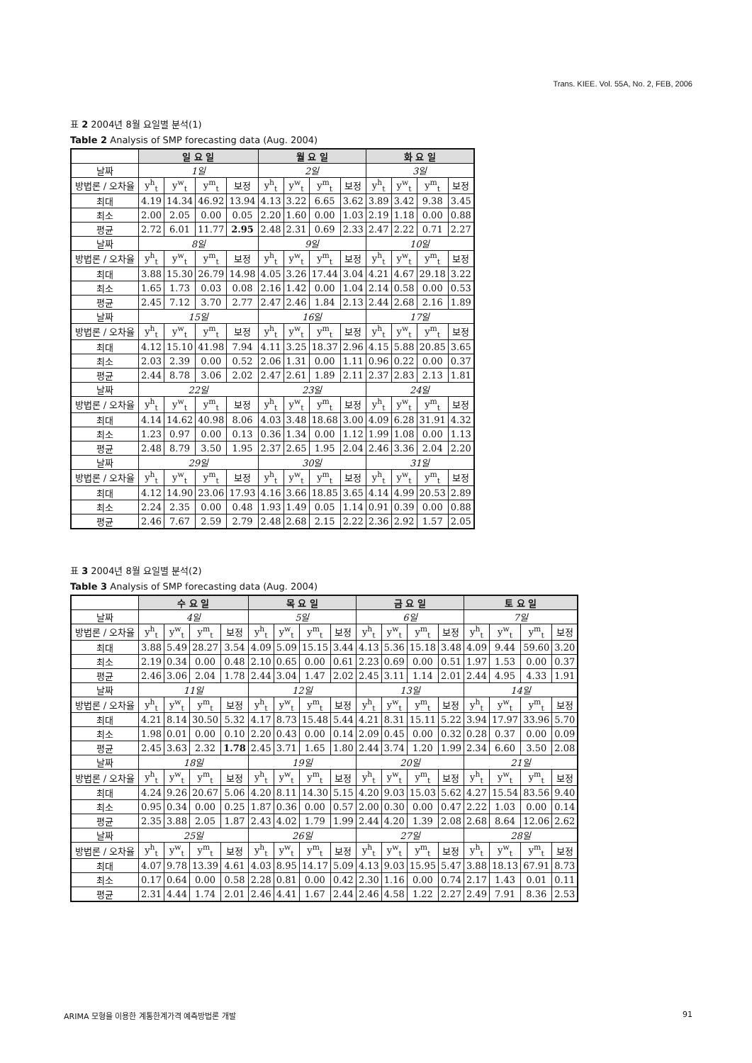Trans. KIEE. Vol. 55A, No. 2, FEB, 2006
표 2 2004년 8월 요일별 분석(1)
Table 2 Analysis of SMP forecasting data (Aug. 2004)
| | 일 요 일 | | | | 월 요 일 | | | | 화 요 일 | | | |
| 날짜 | 1일 | | | | 2일 | | | | 3일 | | | |
| 방법론 / 오차율 | y<sup>h</sup><sub>t</sub> | y<sup>w</sup><sub>t</sub> | y<sup>m</sup><sub>t</sub> | 보정 | y<sup>h</sup><sub>t</sub> | y<sup>w</sup><sub>t</sub> | y<sup>m</sup><sub>t</sub> | 보정 | y<sup>h</sup><sub>t</sub> | y<sup>w</sup><sub>t</sub> | y<sup>m</sup><sub>t</sub> | 보정 |
| 최대 | 4.19 | 14.34 | 46.92 | 13.94 | 4.13 | 3.22 | 6.65 | 3.62 | 3.89 | 3.42 | 9.38 | 3.45 |
| 최소 | 2.00 | 2.05 | 0.00 | 0.05 | 2.20 | 1.60 | 0.00 | 1.03 | 2.19 | 1.18 | 0.00 | 0.88 |
| 평균 | 2.72 | 6.01 | 11.77 | 2.95 | 2.48 | 2.31 | 0.69 | 2.33 | 2.47 | 2.22 | 0.71 | 2.27 |
| 날짜 | 8일 | | | | 9일 | | | | 10일 | | | |
| 방법론 / 오차율 | y<sup>h</sup><sub>t</sub> | y<sup>w</sup><sub>t</sub> | y<sup>m</sup><sub>t</sub> | 보정 | y<sup>h</sup><sub>t</sub> | y<sup>w</sup><sub>t</sub> | y<sup>m</sup><sub>t</sub> | 보정 | y<sup>h</sup><sub>t</sub> | y<sup>w</sup><sub>t</sub> | y<sup>m</sup><sub>t</sub> | 보정 |
| 최대 | 3.88 | 15.30 | 26.79 | 14.98 | 4.05 | 3.26 | 17.44 | 3.04 | 4.21 | 4.67 | 29.18 | 3.22 |
| 최소 | 1.65 | 1.73 | 0.03 | 0.08 | 2.16 | 1.42 | 0.00 | 1.04 | 2.14 | 0.58 | 0.00 | 0.53 |
| 평균 | 2.45 | 7.12 | 3.70 | 2.77 | 2.47 | 2.46 | 1.84 | 2.13 | 2.44 | 2.68 | 2.16 | 1.89 |
| 날짜 | 15일 | | | | 16일 | | | | 17일 | | | |
| 방법론 / 오차율 | y<sup>h</sup><sub>t</sub> | y<sup>w</sup><sub>t</sub> | y<sup>m</sup><sub>t</sub> | 보정 | y<sup>h</sup><sub>t</sub> | y<sup>w</sup><sub>t</sub> | y<sup>m</sup><sub>t</sub> | 보정 | y<sup>h</sup><sub>t</sub> | y<sup>w</sup><sub>t</sub> | y<sup>m</sup><sub>t</sub> | 보정 |
| 최대 | 4.12 | 15.10 | 41.98 | 7.94 | 4.11 | 3.25 | 18.37 | 2.96 | 4.15 | 5.88 | 20.85 | 3.65 |
| 최소 | 2.03 | 2.39 | 0.00 | 0.52 | 2.06 | 1.31 | 0.00 | 1.11 | 0.96 | 0.22 | 0.00 | 0.37 |
| 평균 | 2.44 | 8.78 | 3.06 | 2.02 | 2.47 | 2.61 | 1.89 | 2.11 | 2.37 | 2.83 | 2.13 | 1.81 |
| 날짜 | 22일 | | | | 23일 | | | | 24일 | | | |
| 방법론 / 오차율 | y<sup>h</sup><sub>t</sub> | y<sup>w</sup><sub>t</sub> | y<sup>m</sup><sub>t</sub> | 보정 | y<sup>h</sup><sub>t</sub> | y<sup>w</sup><sub>t</sub> | y<sup>m</sup><sub>t</sub> | 보정 | y<sup>h</sup><sub>t</sub> | y<sup>w</sup><sub>t</sub> | y<sup>m</sup><sub>t</sub> | 보정 |
| 최대 | 4.14 | 14.62 | 40.98 | 8.06 | 4.03 | 3.48 | 18.68 | 3.00 | 4.09 | 6.28 | 31.91 | 4.32 |
| 최소 | 1.23 | 0.97 | 0.00 | 0.13 | 0.36 | 1.34 | 0.00 | 1.12 | 1.99 | 1.08 | 0.00 | 1.13 |
| 평균 | 2.48 | 8.79 | 3.50 | 1.95 | 2.37 | 2.65 | 1.95 | 2.04 | 2.46 | 3.36 | 2.04 | 2.20 |
| 날짜 | 29일 | | | | 30일 | | | | 31일 | | | |
| 방법론 / 오차율 | y<sup>h</sup><sub>t</sub> | y<sup>w</sup><sub>t</sub> | y<sup>m</sup><sub>t</sub> | 보정 | y<sup>h</sup><sub>t</sub> | y<sup>w</sup><sub>t</sub> | y<sup>m</sup><sub>t</sub> | 보정 | y<sup>h</sup><sub>t</sub> | y<sup>w</sup><sub>t</sub> | y<sup>m</sup><sub>t</sub> | 보정 |
| 최대 | 4.12 | 14.90 | 23.06 | 17.93 | 4.16 | 3.66 | 18.85 | 3.65 | 4.14 | 4.99 | 20.53 | 2.89 |
| 최소 | 2.24 | 2.35 | 0.00 | 0.48 | 1.93 | 1.49 | 0.05 | 1.14 | 0.91 | 0.39 | 0.00 | 0.88 |
| 평균 | 2.46 | 7.67 | 2.59 | 2.79 | 2.48 | 2.68 | 2.15 | 2.22 | 2.36 | 2.92 | 1.57 | 2.05 |
표 3 2004년 8월 요일별 분석(2)
Table 3 Analysis of SMP forecasting data (Aug. 2004)
| | 수 요 일 | | | | 목 요 일 | | | | 금 요 일 | | | | 토 요 일 | | | |
| 날짜 | 4일 | | | | 5일 | | | | 6일 | | | | 7일 | | | |
| 방법론 / 오차율 | y<sup>h</sup><sub>t</sub> | y<sup>w</sup><sub>t</sub> | y<sup>m</sup><sub>t</sub> | 보정 | y<sup>h</sup><sub>t</sub> | y<sup>w</sup><sub>t</sub> | y<sup>m</sup><sub>t</sub> | 보정 | y<sup>h</sup><sub>t</sub> | y<sup>w</sup><sub>t</sub> | y<sup>m</sup><sub>t</sub> | 보정 | y<sup>h</sup><sub>t</sub> | y<sup>w</sup><sub>t</sub> | y<sup>m</sup><sub>t</sub> | 보정 |
| 최대 | 3.88 | 5.49 | 28.27 | 3.54 | 4.09 | 5.09 | 15.15 | 3.44 | 4.13 | 5.36 | 15.18 | 3.48 | 4.09 | 9.44 | 59.60 | 3.20 |
| 최소 | 2.19 | 0.34 | 0.00 | 0.48 | 2.10 | 0.65 | 0.00 | 0.61 | 2.23 | 0.69 | 0.00 | 0.51 | 1.97 | 1.53 | 0.00 | 0.37 |
| 평균 | 2.46 | 3.06 | 2.04 | 1.78 | 2.44 | 3.04 | 1.47 | 2.02 | 2.45 | 3.11 | 1.14 | 2.01 | 2.44 | 4.95 | 4.33 | 1.91 |
| 날짜 | 11일 | | | | 12일 | | | | 13일 | | | | 14일 | | | |
| 방법론 / 오차율 | y<sup>h</sup><sub>t</sub> | y<sup>w</sup><sub>t</sub> | y<sup>m</sup><sub>t</sub> | 보정 | y<sup>h</sup><sub>t</sub> | y<sup>w</sup><sub>t</sub> | y<sup>m</sup><sub>t</sub> | 보정 | y<sup>h</sup><sub>t</sub> | y<sup>w</sup><sub>t</sub> | y<sup>m</sup><sub>t</sub> | 보정 | y<sup>h</sup><sub>t</sub> | y<sup>w</sup><sub>t</sub> | y<sup>m</sup><sub>t</sub> | 보정 |
| 최대 | 4.21 | 8.14 | 30.50 | 5.32 | 4.17 | 8.73 | 15.48 | 5.44 | 4.21 | 8.31 | 15.11 | 5.22 | 3.94 | 17.97 | 33.96 | 5.70 |
| 최소 | 1.98 | 0.01 | 0.00 | 0.10 | 2.20 | 0.43 | 0.00 | 0.14 | 2.09 | 0.45 | 0.00 | 0.32 | 0.28 | 0.37 | 0.00 | 0.09 |
| 평균 | 2.45 | 3.63 | 2.32 | 1.78 | 2.45 | 3.71 | 1.65 | 1.80 | 2.44 | 3.74 | 1.20 | 1.99 | 2.34 | 6.60 | 3.50 | 2.08 |
| 날짜 | 18일 | | | | 19일 | | | | 20일 | | | | 21일 | | | |
| 방법론 / 오차율 | y<sup>h</sup><sub>t</sub> | y<sup>w</sup><sub>t</sub> | y<sup>m</sup><sub>t</sub> | 보정 | y<sup>h</sup><sub>t</sub> | y<sup>w</sup><sub>t</sub> | y<sup>m</sup><sub>t</sub> | 보정 | y<sup>h</sup><sub>t</sub> | y<sup>w</sup><sub>t</sub> | y<sup>m</sup><sub>t</sub> | 보정 | y<sup>h</sup><sub>t</sub> | y<sup>w</sup><sub>t</sub> | y<sup>m</sup><sub>t</sub> | 보정 |
| 최대 | 4.24 | 9.26 | 20.67 | 5.06 | 4.20 | 8.11 | 14.30 | 5.15 | 4.20 | 9.03 | 15.03 | 5.62 | 4.27 | 15.54 | 83.56 | 9.40 |
| 최소 | 0.95 | 0.34 | 0.00 | 0.25 | 1.87 | 0.36 | 0.00 | 0.57 | 2.00 | 0.30 | 0.00 | 0.47 | 2.22 | 1.03 | 0.00 | 0.14 |
| 평균 | 2.35 | 3.88 | 2.05 | 1.87 | 2.43 | 4.02 | 1.79 | 1.99 | 2.44 | 4.20 | 1.39 | 2.08 | 2.68 | 8.64 | 12.06 | 2.62 |
| 날짜 | 25일 | | | | 26일 | | | | 27일 | | | | 28일 | | | |
| 방법론 / 오차율 | y<sup>h</sup><sub>t</sub> | y<sup>w</sup><sub>t</sub> | y<sup>m</sup><sub>t</sub> | 보정 | y<sup>h</sup><sub>t</sub> | y<sup>w</sup><sub>t</sub> | y<sup>m</sup><sub>t</sub> | 보정 | y<sup>h</sup><sub>t</sub> | y<sup>w</sup><sub>t</sub> | y<sup>m</sup><sub>t</sub> | 보정 | y<sup>h</sup><sub>t</sub> | y<sup>w</sup><sub>t</sub> | y<sup>m</sup><sub>t</sub> | 보정 |
| 최대 | 4.07 | 9.78 | 13.39 | 4.61 | 4.03 | 8.95 | 14.17 | 5.09 | 4.13 | 9.03 | 15.95 | 5.47 | 3.88 | 18.13 | 67.91 | 8.73 |
| 최소 | 0.17 | 0.64 | 0.00 | 0.58 | 2.28 | 0.81 | 0.00 | 0.42 | 2.30 | 1.16 | 0.00 | 0.74 | 2.17 | 1.43 | 0.01 | 0.11 |
| 평균 | 2.31 | 4.44 | 1.74 | 2.01 | 2.46 | 4.41 | 1.67 | 2.44 | 2.46 | 4.58 | 1.22 | 2.27 | 2.49 | 7.91 | 8.36 | 2.53 |
ARIMA 모형을 이용한 계통한계가격 예측방법론 개발 91